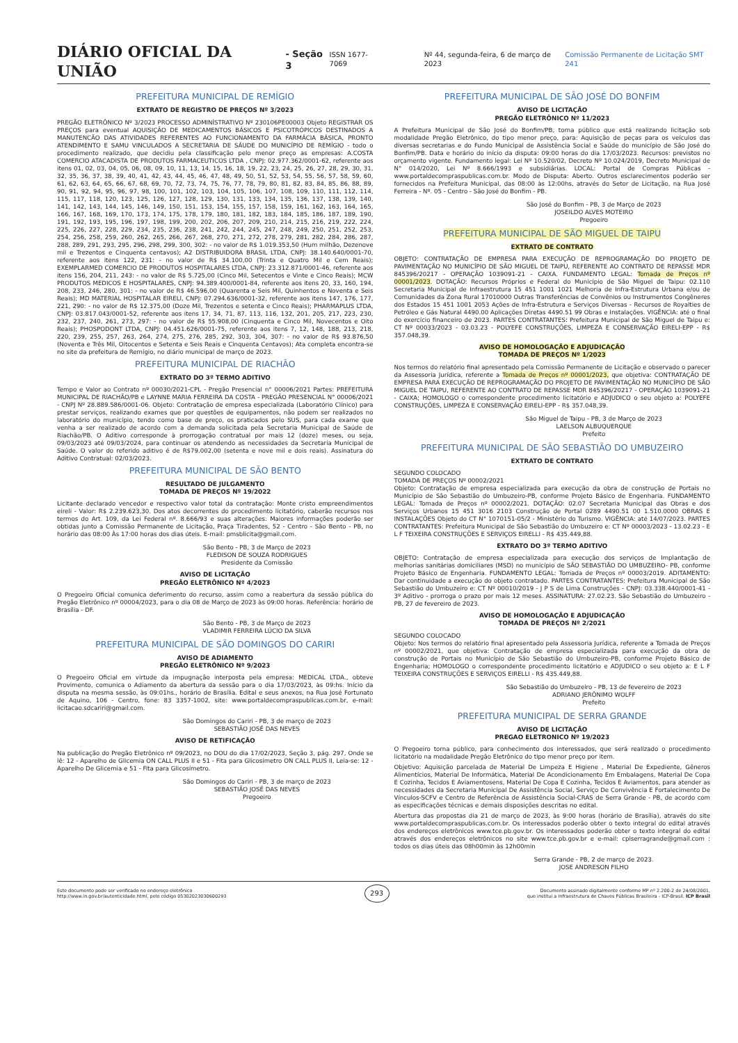DIÁRIO OFICIAL DA UNIÃO - Seção 3 ISSN 1677-7069 Nº 44, segunda-feira, 6 de março de 2023 Comissão Permanente de Licitação SMT 241
PREFEITURA MUNICIPAL DE REMÍGIO
EXTRATO DE REGISTRO DE PREÇOS Nº 3/2023
PREGÃO ELETRÔNICO Nº 3/2023 PROCESSO ADMINÍSTRATIVO Nº 230106PE00003 Objeto REGISTRAR OS PREÇOS para eventual AQUISIÇÃO DE MEDICAMENTOS BÁSICOS E PSICOTRÓPICOS DESTINADOS A MANUTENCÃO DAS ATIVIDADES REFERENTES AO FUNCIONAMENTO DA FARMÁCIA BÁSICA, PRONTO ATENDIMENTO E SAMU VINCULADOS A SECRETARIA DE SÁUDE DO MUNICÍPIO DE REMÍGIO - todo o procedimento realizado, que decidiu pela classificação pelo menor preço as empresas: A.COSTA COMERCIO ATACADISTA DE PRODUTOS FARMACEUTICOS LTDA , CNPJ: 02.977.362/0001-62, referente aos itens 01, 02, 03, 04, 05, 06, 08, 09, 10, 11, 13, 14, 15, 16, 18, 19, 22, 23, 24, 25, 26, 27, 28, 29, 30, 31, 32, 35, 36, 37, 38, 39, 40, 41, 42, 43, 44, 45, 46, 47, 48, 49, 50, 51, 52, 53, 54, 55, 56, 57, 58, 59, 60, 61, 62, 63, 64, 65, 66, 67, 68, 69, 70, 72, 73, 74, 75, 76, 77, 78, 79, 80, 81, 82, 83, 84, 85, 86, 88, 89, 90, 91, 92, 94, 95, 96, 97, 98, 100, 101, 102, 103, 104, 105, 106, 107, 108, 109, 110, 111, 112, 114, 115, 117, 118, 120, 123, 125, 126, 127, 128, 129, 130, 131, 133, 134, 135, 136, 137, 138, 139, 140, 141, 142, 143, 144, 145, 146, 149, 150, 151, 153, 154, 155, 157, 158, 159, 161, 162, 163, 164, 165, 166, 167, 168, 169, 170, 173, 174, 175, 178, 179, 180, 181, 182, 183, 184, 185, 186, 187, 189, 190, 191, 192, 193, 195, 196, 197, 198, 199, 200, 202, 206, 207, 209, 210, 214, 215, 216, 219, 222, 224, 225, 226, 227, 228, 229, 234, 235, 236, 238, 241, 242, 244, 245, 247, 248, 249, 250, 251, 252, 253, 254, 256, 258, 259, 260, 262, 265, 266, 267, 268, 270, 271, 272, 278, 279, 281, 282, 284, 286, 287, 288, 289, 291, 293, 295, 296, 298, 299, 300, 302: - no valor de R$ 1.019.353,50 (Hum milhão, Dezenove mil e Trezentos e Cinquenta centavos); A2 DISTRIBUIDORA BRASIL LTDA, CNPJ: 38.140.640/0001-70, referente aos itens 122, 231: - no valor de R$ 34.100,00 (Trinta e Quatro Mil e Cem Reais); EXEMPLARMED COMERCIO DE PRODUTOS HOSPITALARES LTDA, CNPJ: 23.312.871/0001-46, referente aos itens 156, 204, 211, 243: - no valor de R$ 5.725,00 (Cinco Mil, Setecentos e Vinte e Cinco Reais); MCW PRODUTOS MEDICOS E HOSPITALARES, CNPJ: 94.389.400/0001-84, referente aos itens 20, 33, 160, 194, 208, 233, 246, 280, 301: - no valor de R$ 46.596,00 (Quarenta e Seis Mil, Quinhentos e Noventa e Seis Reais); MD MATERIAL HOSPITALAR EIRELI, CNPJ: 07.294.636/0001-32, referente aos itens 147, 176, 177, 221, 290: - no valor de R$ 12.375,00 (Doze Mil, Trezentos e setenta e Cinco Reais); PHARMAPLUS LTDA, CNPJ: 03.817.043/0001-52, referente aos itens 17, 34, 71, 87, 113, 116, 132, 201, 205, 217, 223, 230, 232, 237, 240, 261, 273, 297: - no valor de R$ 55.908,00 (Cinquenta e Cinco Mil, Novecentos e Oito Reais); PHOSPODONT LTDA, CNPJ: 04.451.626/0001-75, referente aos itens 7, 12, 148, 188, 213, 218, 220, 239, 255, 257, 263, 264, 274, 275, 276, 285, 292, 303, 304, 307: - no valor de R$ 93.876,50 (Noventa e Três Mil, Oitocentos e Setenta e Seis Reais e Cinquenta Centavos); Ata completa encontra-se no site da prefeitura de Remígio, no diário municipal de março de 2023.
PREFEITURA MUNICIPAL DE RIACHÃO
EXTRATO DO 3º TERMO ADITIVO
Tempo e Valor ao Contrato nº 00030/2021-CPL - Pregão Presencial n° 00006/2021 Partes: PREFEITURA MUNICIPAL DE RIACHÃO/PB e LAYNNE MARIA FERREIRA DA COSTA - PREGÃO PRESENCIAL N° 00006/2021 - CNPJ Nº 28.889.586/0001-06. Objeto: Contratação de empresa especializada (Laboratório Clínico) para prestar serviços, realizando exames que por questões de equipamentos, não podem ser realizados no laboratório do município, tendo como base de preço, os praticados pelo SUS, para cada exame que venha a ser realizado de acordo com a demanda solicitada pela Secretaria Municipal de Saúde de Riachão/PB. O Aditivo corresponde à prorrogação contratual por mais 12 (doze) meses, ou seja, 09/03/2023 até 09/03/2024, para continuar os atendendo as necessidades da Secretaria Municipal de Saúde. O valor do referido aditivo é de R$79.002,00 (setenta e nove mil e dois reais). Assinatura do Aditivo Contratual: 02/03/2023.
PREFEITURA MUNICIPAL DE SÃO BENTO
RESULTADO DE JULGAMENTO
TOMADA DE PREÇOS Nº 19/2022
Licitante declarado vencedor e respectivo valor total da contratação: Monte cristo empreendimentos eireli - Valor: R$ 2.239.623,30. Dos atos decorrentes do procedimento licitatório, caberão recursos nos termos do Art. 109, da Lei Federal nº. 8.666/93 e suas alterações. Maiores informações poderão ser obtidas junto a Comissão Permanente de Licitação, Praça Tiradentes, 52 - Centro - São Bento - PB, no horário das 08:00 Às 17:00 horas dos dias úteis. E-mail: pmsblicita@gmail.com.
São Bento - PB, 3 de Março de 2023
FLEDISON DE SOUZA RODRIGUES
Presidente da Comissão
AVISO DE LICITAÇÃO
PREGÃO ELETRÔNICO Nº 4/2023
O Pregoeiro Oficial comunica deferimento do recurso, assim como a reabertura da sessão pública do Pregão Eletrônico nº 00004/2023, para o dia 08 de Março de 2023 às 09:00 horas. Referência: horário de Brasília - DF.
São Bento - PB, 3 de Março de 2023
VLADIMIR FERREIRA LÚCIO DA SILVA
PREFEITURA MUNICIPAL DE SÃO DOMINGOS DO CARIRI
AVISO DE ADIAMENTO
PREGÃO ELETRÔNICO Nº 9/2023
O Pregoeiro Oficial em virtude da impugnação interposta pela empresa: MEDICAL LTDA., obteve Provimento, comunica o Adiamento da abertura da sessão para o dia 17/03/2023, às 09:hs. Início da disputa na mesma sessão, às 09:01hs., horário de Brasília. Edital e seus anexos, na Rua José Fortunato de Aquino, 106 - Centro, fone: 83 3357-1002, site: www.portaldecompraspublicas.com.br, e-mail: licitacao.sdcariri@gmail.com.
São Domingos do Cariri - PB, 3 de março de 2023
SEBASTIÃO JOSÉ DAS NEVES
AVISO DE RETIFICAÇÃO
Na publicação do Pregão Eletrônico nº 09/2023, no DOU do dia 17/02/2023, Seção 3, pág. 297, Onde se lê: 12 - Aparelho de Glicemia ON CALL PLUS II e 51 - Fita para Glicosímetro ON CALL PLUS II, Leia-se: 12 - Aparelho De Glicemia e 51 - Fita para Glicosímetro.
São Domingos do Cariri - PB, 3 de março de 2023
SEBASTIÃO JOSÉ DAS NEVES
Pregoeiro
PREFEITURA MUNICIPAL DE SÃO JOSÉ DO BONFIM
AVISO DE LICITAÇÃO
PREGÃO ELETRÔNICO Nº 11/2023
A Prefeitura Municipal de São José do Bonfim/PB, torna público que está realizando licitação sob modalidade Pregão Eletrônico, do tipo menor preço, para: Aquisição de peças para os veículos das diversas secretarias e do Fundo Municipal de Assistência Social e Saúde do município de São José do Bonfim/PB. Data e horário do início da disputa: 09:00 horas do dia 17/03/2023. Recursos: previstos no orçamento vigente. Fundamento legal: Lei Nº 10.520/02, Decreto Nº 10.024/2019, Decreto Municipal de N° 014/2020, Lei Nº 8.666/1993 e subsidiárias. LOCAL: Portal de Compras Públicas - www.portaldecompraspublicas.com.br. Modo de Disputa: Aberto. Outros esclarecimentos poderão ser fornecidos na Prefeitura Municipal, das 08:00 às 12:00hs, através do Setor de Licitação, na Rua José Ferreira - Nº. 05 - Centro - São José do Bonfim - PB.
São José do Bonfim - PB, 3 de Março de 2023
JOSEILDO ALVES MOTEIRO
Pregoeiro
PREFEITURA MUNICIPAL DE SÃO MIGUEL DE TAIPU
EXTRATO DE CONTRATO
OBJETO: CONTRATAÇÃO DE EMPRESA PARA EXECUÇÃO DE REPROGRAMAÇÃO DO PROJETO DE PAVIMENTAÇÃO NO MUNICÍPIO DE SÃO MIGUEL DE TAIPU, REFERENTE AO CONTRATO DE REPASSE MDR 845396/20217 - OPERAÇÃO 1039091-21 - CAIXA. FUNDAMENTO LEGAL: Tomada de Preços nº 00001/2023. DOTAÇÃO: Recursos Próprios e Federal do Município de São Miguel de Taipu: 02.110 Secretaria Municipal de Infraestrutura 15 451 1001 1021 Melhoria de Infra-Estrutura Urbana e/ou de Comunidades da Zona Rural 17010000 Outras Transferências de Convênios ou Instrumentos Congêneres dos Estados 15 451 1001 2053 Ações de Infra-Estrutura e Serviços Diversas - Recursos de Royalties de Petróleo e Gás Natural 4490.00 Aplicações Diretas 4490.51 99 Obras e Instalações. VIGÊNCIA: até o final do exercício financeiro de 2023. PARTES CONTRATANTES: Prefeitura Municipal de São Miguel de Taipu e: CT Nº 00033/2023 - 03.03.23 - POLYEFE CONSTRUÇÕES, LIMPEZA E CONSERVAÇÃO EIRELI-EPP - R$ 357.048,39.
AVISO DE HOMOLOGAÇÃO E ADJUDICAÇÃO
TOMADA DE PREÇOS Nº 1/2023
Nos termos do relatório final apresentado pela Comissão Permanente de Licitação e observado o parecer da Assessoria Jurídica, referente a Tomada de Preços nº 00001/2023, que objetiva: CONTRATAÇÃO DE EMPRESA PARA EXECUÇÃO DE REPROGRAMAÇÃO DO PROJETO DE PAVIMENTAÇÃO NO MUNICÍPIO DE SÃO MIGUEL DE TAIPU, REFERENTE AO CONTRATO DE REPASSE MDR 845396/20217 - OPERAÇÃO 1039091-21 - CAIXA; HOMOLOGO o correspondente procedimento licitatório e ADJUDICO o seu objeto a: POLYEFE CONSTRUÇÕES, LIMPEZA E CONSERVAÇÃO EIRELI-EPP - R$ 357.048,39.
São Miguel de Taipu - PB, 3 de Março de 2023
LAELSON ALBUQUERQUE
Prefeito
PREFEITURA MUNICIPAL DE SÃO SEBASTIÃO DO UMBUZEIRO
EXTRATO DE CONTRATO
SEGUNDO COLOCADO
TOMADA DE PREÇOS Nº 00002/2021
Objeto: Contratação de empresa especializada para execução da obra de construção de Portais no Município de São Sebastião do Umbuzeiro-PB, conforme Projeto Básico de Engenharia. FUNDAMENTO LEGAL: Tomada de Preços nº 00002/2021. DOTAÇÃO: 02.07 Secretaria Municipal das Obras e dos Serviços Urbanos 15 451 3016 2103 Construção de Portal 0289 4490.51 00 1.510.0000 OBRAS E INSTALAÇÕES Objeto do CT N° 1070151-05/2 - Ministério do Turismo. VIGÊNCIA: até 14/07/2023. PARTES CONTRATANTES: Prefeitura Municipal de São Sebastião do Umbuzeiro e: CT Nº 00003/2023 - 13.02.23 - E L F TEIXEIRA CONSTRUÇÕES E SERVIÇOS EIRELLI - R$ 435.449,88.
EXTRATO DO 3º TERMO ADITIVO
OBJETO: Contratação de empresa especializada para execução dos serviços de Implantação de melhorias sanitárias domiciliares (MSD) no município de SÃO SEBASTIÃO DO UMBUZEIRO- PB, conforme Projeto Básico de Engenharia. FUNDAMENTO LEGAL: Tomada de Preços nº 00003/2019. ADITAMENTO: Dar continuidade a execução do objeto contratado. PARTES CONTRATANTES: Prefeitura Municipal de São Sebastião do Umbuzeiro e: CT Nº 00010/2019 - J P S de Lima Construções - CNPJ: 03.338.440/0001-41 - 3º Aditivo - prorroga o prazo por mais 12 meses. ASSINATURA: 27.02.23. São Sebastião do Umbuzeiro - PB, 27 de fevereiro de 2023.
AVISO DE HOMOLOGAÇÃO E ADJUDICAÇÃO
TOMADA DE PREÇOS Nº 2/2021
SEGUNDO COLOCADO
Objeto: Nos termos do relatório final apresentado pela Assessoria Jurídica, referente a Tomada de Preços nº 00002/2021, que objetiva: Contratação de empresa especializada para execução da obra de construção de Portais no Município de São Sebastião do Umbuzeiro-PB, conforme Projeto Básico de Engenharia; HOMOLOGO o correspondente procedimento licitatório e ADJUDICO o seu objeto a: E L F TEIXEIRA CONSTRUÇÕES E SERVIÇOS EIRELLI - R$ 435.449,88.
São Sebastião do Umbuzeiro - PB, 13 de fevereiro de 2023
ADRIANO JERÔNIMO WOLFF
Prefeito
PREFEITURA MUNICIPAL DE SERRA GRANDE
AVISO DE LICITAÇÃO
PREGAO ELETRONICO Nº 19/2023
O Pregoeiro torna público, para conhecimento dos interessados, que será realizado o procedimento licitatório na modalidade Pregão Eletrônico do tipo menor preço por item.
Objetivo: Aquisição parcelada de Material De Limpeza E Higiene , Material De Expediente, Gêneros Alimentícios, Material De Informática, Material De Acondicionamento Em Embalagens, Material De Copa E Cozinha, Tecidos E Aviamentosens, Material De Copa E Cozinha, Tecidos E Aviamentos, para atender as necessidades da Secretaria Municipal De Assistência Social, Serviço De Convivência E Fortalecimento De Vínculos-SCFV e Centro de Referência de Assistência Social-CRAS de Serra Grande - PB, de acordo com as especificações técnicas e demais disposições descritas no edital.
Abertura das propostas dia 21 de março de 2023, às 9:00 horas (horário de Brasília), através do site www.portaldecompraspublicas.com.br. Os interessados poderão obter o texto integral do edital através dos endereços eletrônicos www.tce.pb.gov.br. Os interessados poderão obter o texto integral do edital através dos endereços eletrônicos no site www.tce.pb.gov.br e e-mail: cplserragrande@gmail.com : todos os dias úteis das 08h00min às 12h00min
Serra Grande - PB, 2 de março de 2023.
JOSE ANDRESON FILHO
Este documento pode ser verificado no endereço eletrônico
http://www.in.gov.br/autenticidade.html, pelo código 05302023030600293 293 Documento assinado digitalmente conforme MP nº 2.200-2 de 24/08/2001,
que institui a Infraestrutura de Chaves Públicas Brasileira - ICP-Brasil. ICP Brasil